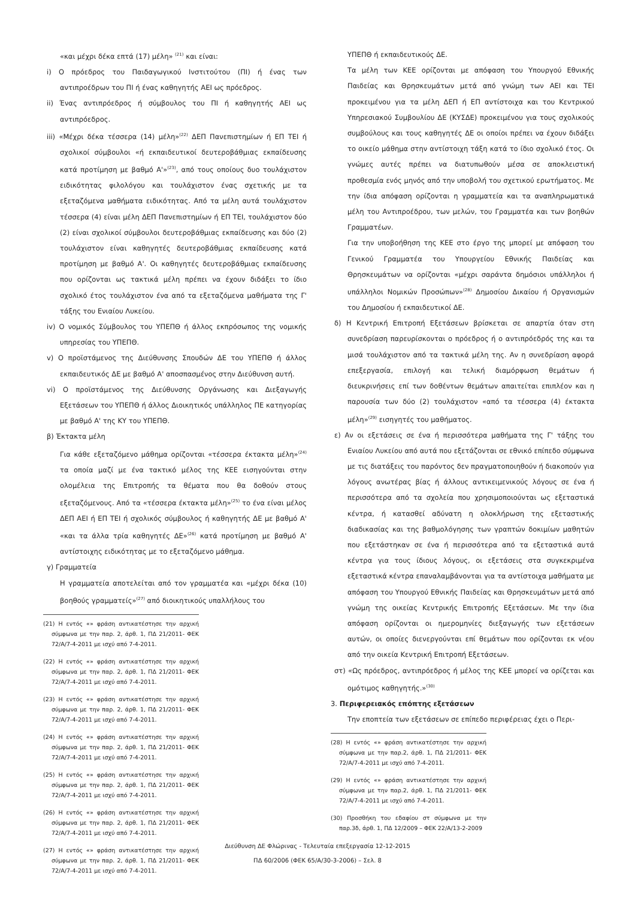«και μέχρι δέκα επτά (17) μέλη» <sup>(21)</sup> και είναι:
i) Ο πρόεδρος του Παιδαγωγικού Ινστιτούτου (ΠΙ) ή ένας των αντιπροέδρων του ΠΙ ή ένας καθηγητής ΑΕΙ ως πρόεδρος.
ii) Ένας αντιπρόεδρος ή σύμβουλος του ΠΙ ή καθηγητής ΑΕΙ ως αντιπρόεδρος.
iii) «Μέχρι δέκα τέσσερα (14) μέλη»<sup>(22)</sup> ΔΕΠ Πανεπιστημίων ή ΕΠ ΤΕΙ ή σχολικοί σύμβουλοι «ή εκπαιδευτικοί δευτεροβάθμιας εκπαίδευσης κατά προτίμηση με βαθμό Α'»<sup>(23)</sup>, από τους οποίους δυο τουλάχιστον ειδικότητας φιλολόγου και τουλάχιστον ένας σχετικής με τα εξεταζόμενα μαθήματα ειδικότητας. Από τα μέλη αυτά τουλάχιστον τέσσερα (4) είναι μέλη ΔΕΠ Πανεπιστημίων ή ΕΠ ΤΕΙ, τουλάχιστον δύο (2) είναι σχολικοί σύμβουλοι δευτεροβάθμιας εκπαίδευσης και δύο (2) τουλάχιστον είναι καθηγητές δευτεροβάθμιας εκπαίδευσης κατά προτίμηση με βαθμό Α'. Οι καθηγητές δευτεροβάθμιας εκπαίδευσης που ορίζονται ως τακτικά μέλη πρέπει να έχουν διδάξει το ίδιο σχολικό έτος τουλάχιστον ένα από τα εξεταζόμενα μαθήματα της Γ' τάξης του Ενιαίου Λυκείου.
iv) Ο νομικός Σύμβουλος του ΥΠΕΠΘ ή άλλος εκπρόσωπος της νομικής υπηρεσίας του ΥΠΕΠΘ.
v) Ο προϊστάμενος της Διεύθυνσης Σπουδών ΔΕ του ΥΠΕΠΘ ή άλλος εκπαιδευτικός ΔΕ με βαθμό Α' αποσπασμένος στην Διεύθυνση αυτή.
vi) Ο προϊστάμενος της Διεύθυνσης Οργάνωσης και Διεξαγωγής Εξετάσεων του ΥΠΕΠΘ ή άλλος Διοικητικός υπάλληλος ΠΕ κατηγορίας με βαθμό Α' της ΚΥ του ΥΠΕΠΘ.
β) Έκτακτα μέλη
Για κάθε εξεταζόμενο μάθημα ορίζονται «τέσσερα έκτακτα μέλη»<sup>(24)</sup> τα οποία μαζί με ένα τακτικό μέλος της ΚΕΕ εισηγούνται στην ολομέλεια της Επιτροπής τα θέματα που θα δοθούν στους εξεταζόμενους. Από τα «τέσσερα έκτακτα μέλη»<sup>(25)</sup> το ένα είναι μέλος ΔΕΠ ΑΕΙ ή ΕΠ ΤΕΙ ή σχολικός σύμβουλος ή καθηγητής ΔΕ με βαθμό Α' «και τα άλλα τρία καθηγητές ΔΕ»<sup>(26)</sup> κατά προτίμηση με βαθμό Α' αντίστοιχης ειδικότητας με το εξεταζόμενο μάθημα.
γ) Γραμματεία
Η γραμματεία αποτελείται από τον γραμματέα και «μέχρι δέκα (10) βοηθούς γραμματείς»<sup>(27)</sup> από διοικητικούς υπαλλήλους του
(21) Η εντός «» φράση αντικατέστησε την αρχική σύμφωνα με την παρ. 2, άρθ. 1, ΠΔ 21/2011- ΦΕΚ 72/Α/7-4-2011 με ισχύ από 7-4-2011.
(22) Η εντός «» φράση αντικατέστησε την αρχική σύμφωνα με την παρ. 2, άρθ. 1, ΠΔ 21/2011- ΦΕΚ 72/Α/7-4-2011 με ισχύ από 7-4-2011.
(23) Η εντός «» φράση αντικατέστησε την αρχική σύμφωνα με την παρ. 2, άρθ. 1, ΠΔ 21/2011- ΦΕΚ 72/Α/7-4-2011 με ισχύ από 7-4-2011.
(24) Η εντός «» φράση αντικατέστησε την αρχική σύμφωνα με την παρ. 2, άρθ. 1, ΠΔ 21/2011- ΦΕΚ 72/Α/7-4-2011 με ισχύ από 7-4-2011.
(25) Η εντός «» φράση αντικατέστησε την αρχική σύμφωνα με την παρ. 2, άρθ. 1, ΠΔ 21/2011- ΦΕΚ 72/Α/7-4-2011 με ισχύ από 7-4-2011.
(26) Η εντός «» φράση αντικατέστησε την αρχική σύμφωνα με την παρ. 2, άρθ. 1, ΠΔ 21/2011- ΦΕΚ 72/Α/7-4-2011 με ισχύ από 7-4-2011.
(27) Η εντός «» φράση αντικατέστησε την αρχική σύμφωνα με την παρ. 2, άρθ. 1, ΠΔ 21/2011- ΦΕΚ 72/Α/7-4-2011 με ισχύ από 7-4-2011.
ΥΠΕΠΘ ή εκπαιδευτικούς ΔΕ.
Τα μέλη των ΚΕΕ ορίζονται με απόφαση του Υπουργού Εθνικής Παιδείας και Θρησκευμάτων μετά από γνώμη των ΑΕΙ και ΤΕΙ προκειμένου για τα μέλη ΔΕΠ ή ΕΠ αντίστοιχα και του Κεντρικού Υπηρεσιακού Συμβουλίου ΔΕ (ΚΥΣΔΕ) προκειμένου για τους σχολικούς συμβούλους και τους καθηγητές ΔΕ οι οποίοι πρέπει να έχουν διδάξει το οικείο μάθημα στην αντίστοιχη τάξη κατά το ίδιο σχολικό έτος. Οι γνώμες αυτές πρέπει να διατυπωθούν μέσα σε αποκλειστική προθεσμία ενός μηνός από την υποβολή του σχετικού ερωτήματος. Με την ίδια απόφαση ορίζονται η γραμματεία και τα αναπληρωματικά μέλη του Αντιπροέδρου, των μελών, του Γραμματέα και των βοηθών Γραμματέων.
Για την υποβοήθηση της ΚΕΕ στο έργο της μπορεί με απόφαση του Γενικού Γραμματέα του Υπουργείου Εθνικής Παιδείας και Θρησκευμάτων να ορίζονται «μέχρι σαράντα δημόσιοι υπάλληλοι ή υπάλληλοι Νομικών Προσώπων»<sup>(28)</sup> Δημοσίου Δικαίου ή Οργανισμών του Δημοσίου ή εκπαιδευτικοί ΔΕ.
δ) Η Κεντρική Επιτροπή Εξετάσεων βρίσκεται σε απαρτία όταν στη συνεδρίαση παρευρίσκονται ο πρόεδρος ή ο αντιπρόεδρός της και τα μισά τουλάχιστον από τα τακτικά μέλη της. Αν η συνεδρίαση αφορά επεξεργασία, επιλογή και τελική διαμόρφωση θεμάτων ή διευκρινήσεις επί των δοθέντων θεμάτων απαιτείται επιπλέον και η παρουσία των δύο (2) τουλάχιστον «από τα τέσσερα (4) έκτακτα μέλη»<sup>(29)</sup> εισηγητές του μαθήματος.
ε) Αν οι εξετάσεις σε ένα ή περισσότερα μαθήματα της Γ' τάξης του Ενιαίου Λυκείου από αυτά που εξετάζονται σε εθνικό επίπεδο σύμφωνα με τις διατάξεις του παρόντος δεν πραγματοποιηθούν ή διακοπούν για λόγους ανωτέρας βίας ή άλλους αντικειμενικούς λόγους σε ένα ή περισσότερα από τα σχολεία που χρησιμοποιούνται ως εξεταστικά κέντρα, ή κατασθεί αδύνατη η ολοκλήρωση της εξεταστικής διαδικασίας και της βαθμολόγησης των γραπτών δοκιμίων μαθητών που εξετάστηκαν σε ένα ή περισσότερα από τα εξεταστικά αυτά κέντρα για τους ίδιους λόγους, οι εξετάσεις στα συγκεκριμένα εξεταστικά κέντρα επαναλαμβάνονται για τα αντίστοιχα μαθήματα με απόφαση του Υπουργού Εθνικής Παιδείας και Θρησκευμάτων μετά από γνώμη της οικείας Κεντρικής Επιτροπής Εξετάσεων. Με την ίδια απόφαση ορίζονται οι ημερομηνίες διεξαγωγής των εξετάσεων αυτών, οι οποίες διενεργούνται επί θεμάτων που ορίζονται εκ νέου από την οικεία Κεντρική Επιτροπή Εξετάσεων.
στ) «Ως πρόεδρος, αντιπρόεδρος ή μέλος της ΚΕΕ μπορεί να ορίζεται και ομότιμος καθηγητής.»<sup>(30)</sup>
3. Περιφερειακός επόπτης εξετάσεων
Την εποπτεία των εξετάσεων σε επίπεδο περιφέρειας έχει ο Περι-
(28) Η εντός «» φράση αντικατέστησε την αρχική σύμφωνα με την παρ.2, άρθ. 1, ΠΔ 21/2011- ΦΕΚ 72/Α/7-4-2011 με ισχύ από 7-4-2011.
(29) Η εντός «» φράση αντικατέστησε την αρχική σύμφωνα με την παρ.2, άρθ. 1, ΠΔ 21/2011- ΦΕΚ 72/Α/7-4-2011 με ισχύ από 7-4-2011.
(30) Προσθήκη του εδαφίου στ σύμφωνα με την παρ.3δ, άρθ. 1, ΠΔ 12/2009 – ΦΕΚ 22/Α/13-2-2009
Διεύθυνση ΔΕ Φλώρινας - Τελευταία επεξεργασία 12-12-2015
ΠΔ 60/2006 (ΦΕΚ 65/Α/30-3-2006) – Σελ. 8